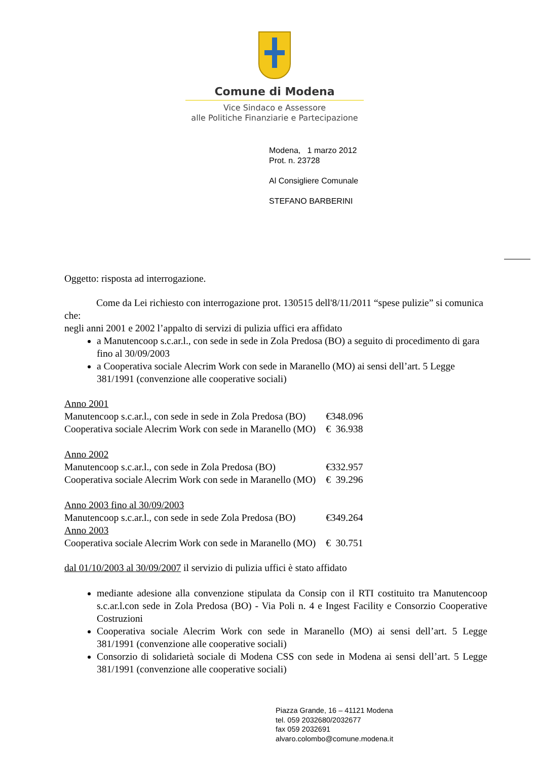Comune di Modena
Vice Sindaco e Assessore
alle Politiche Finanziarie e Partecipazione
Modena, 1 marzo 2012
Prot. n. 23728
Al Consigliere Comunale
STEFANO BARBERINI
Oggetto: risposta ad interrogazione.
Come da Lei richiesto con interrogazione prot. 130515 dell'8/11/2011 “spese pulizie” si comunica che:
negli anni 2001 e 2002 l’appalto di servizi di pulizia uffici era affidato
a Manutencoop s.c.ar.l., con sede in sede in Zola Predosa (BO) a seguito di procedimento di gara fino al 30/09/2003
a Cooperativa sociale Alecrim Work con sede in Maranello (MO) ai sensi dell’art. 5 Legge 381/1991 (convenzione alle cooperative sociali)
| Anno 2001 | |
| Manutencoop s.c.ar.l., con sede in sede in Zola Predosa (BO) | €348.096 |
| Cooperativa sociale Alecrim Work con sede in Maranello (MO) | € 36.938 |
| Anno 2002 | |
| Manutencoop s.c.ar.l., con sede in Zola Predosa (BO) | €332.957 |
| Cooperativa sociale Alecrim Work con sede in Maranello (MO) | € 39.296 |
| Anno 2003 fino al 30/09/2003 | |
| Manutencoop s.c.ar.l., con sede in sede Zola Predosa (BO) | €349.264 |
| Anno 2003 | |
| Cooperativa sociale Alecrim Work con sede in Maranello (MO) | € 30.751 |
dal 01/10/2003 al 30/09/2007 il servizio di pulizia uffici è stato affidato
mediante adesione alla convenzione stipulata da Consip con il RTI costituito tra Manutencoop s.c.ar.l.con sede in Zola Predosa (BO) - Via Poli n. 4 e Ingest Facility e Consorzio Cooperative Costruzioni
Cooperativa sociale Alecrim Work con sede in Maranello (MO) ai sensi dell’art. 5 Legge 381/1991 (convenzione alle cooperative sociali)
Consorzio di solidarietà sociale di Modena CSS con sede in Modena ai sensi dell’art. 5 Legge 381/1991 (convenzione alle cooperative sociali)
Piazza Grande, 16 – 41121 Modena
tel. 059 2032680/2032677
fax 059 2032691
alvaro.colombo@comune.modena.it